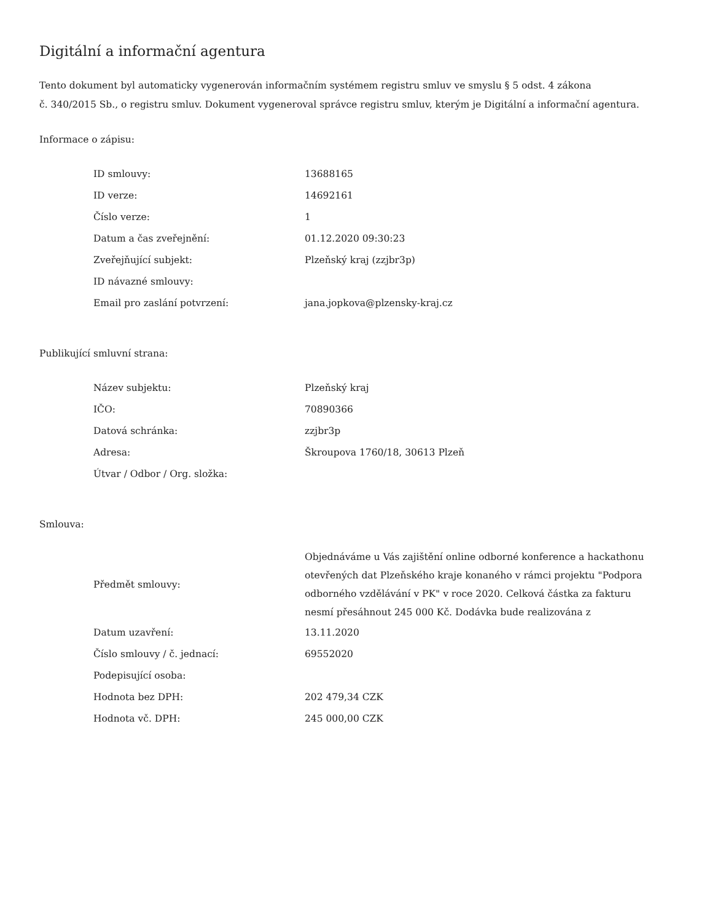Digitální a informační agentura
Tento dokument byl automaticky vygenerován informačním systémem registru smluv ve smyslu § 5 odst. 4 zákona
č. 340/2015 Sb., o registru smluv. Dokument vygeneroval správce registru smluv, kterým je Digitální a informační agentura.
Informace o zápisu:
| ID smlouvy: | 13688165 |
| ID verze: | 14692161 |
| Číslo verze: | 1 |
| Datum a čas zveřejnění: | 01.12.2020 09:30:23 |
| Zveřejňující subjekt: | Plzeňský kraj (zzjbr3p) |
| ID návazné smlouvy: | |
| Email pro zaslání potvrzení: | jana.jopkova@plzensky-kraj.cz |
Publikující smluvní strana:
| Název subjektu: | Plzeňský kraj |
| IČO: | 70890366 |
| Datová schránka: | zzjbr3p |
| Adresa: | Škroupova 1760/18, 30613 Plzeň |
| Útvar / Odbor / Org. složka: | |
Smlouva:
| Předmět smlouvy: | Objednáváme u Vás zajištění online odborné konference a hackathonu otevřených dat Plzeňského kraje konaného v rámci projektu "Podpora odborného vzdělávání v PK" v roce 2020. Celková částka za fakturu nesmí přesáhnout 245 000 Kč. Dodávka bude realizována z |
| Datum uzavření: | 13.11.2020 |
| Číslo smlouvy / č. jednací: | 69552020 |
| Podepisující osoba: | |
| Hodnota bez DPH: | 202 479,34 CZK |
| Hodnota vč. DPH: | 245 000,00 CZK |